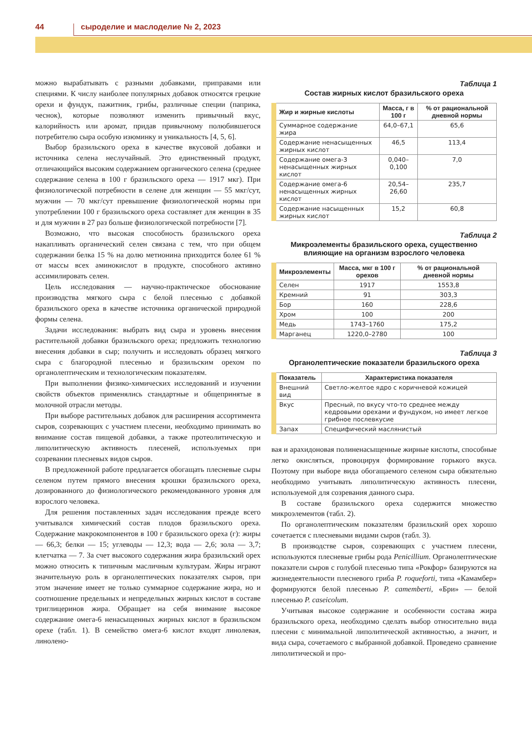44
сыроделие и маслоделие № 2, 2023
можно вырабатывать с разными добавками, приправами или специями. К числу наиболее популярных добавок относятся грецкие орехи и фундук, пажитник, грибы, различные специи (паприка, чеснок), которые позволяют изменить привычный вкус, калорийность или аромат, придав привычному полюбившегося потребителю сыра особую изюминку и уникальность [4, 5, 6].
Выбор бразильского ореха в качестве вкусовой добавки и источника селена неслучайный. Это единственный продукт, отличающийся высоким содержанием органического селена (среднее содержание селена в 100 г бразильского ореха — 1917 мкг). При физиологической потребности в селене для женщин — 55 мкг/сут, мужчин — 70 мкг/сут превышение физиологической нормы при употреблении 100 г бразильского ореха составляет для женщин в 35 и для мужчин в 27 раз больше физиологической потребности [7].
Возможно, что высокая способность бразильского ореха накапливать органический селен связана с тем, что при общем содержании белка 15 % на долю метионина приходится более 61 % от массы всех аминокислот в продукте, способного активно ассимилировать селен.
Цель исследования — научно-практическое обоснование производства мягкого сыра с белой плесенью с добавкой бразильского ореха в качестве источника органической природной формы селена.
Задачи исследования: выбрать вид сыра и уровень внесения растительной добавки бразильского ореха; предложить технологию внесения добавки в сыр; получить и исследовать образец мягкого сыра с благородной плесенью и бразильским орехом по органолептическим и технологическим показателям.
При выполнении физико-химических исследований и изучении свойств объектов применялись стандартные и общепринятые в молочной отрасли методы.
При выборе растительных добавок для расширения ассортимента сыров, созревающих с участием плесени, необходимо принимать во внимание состав пищевой добавки, а также протеолитическую и липолитическую активность плесеней, используемых при созревании плесневых видов сыров.
В предложенной работе предлагается обогащать плесневые сыры селеном путем прямого внесения крошки бразильского ореха, дозированного до физиологического рекомендованного уровня для взрослого человека.
Для решения поставленных задач исследования прежде всего учитывался химический состав плодов бразильского ореха. Содержание макрокомпонентов в 100 г бразильского ореха (г): жиры — 66,3; белки — 15; углеводы — 12,3; вода — 2,6; зола — 3,7; клетчатка — 7. За счет высокого содержания жира бразильский орех можно относить к типичным масличным культурам. Жиры играют значительную роль в органолептических показателях сыров, при этом значение имеет не только суммарное содержание жира, но и соотношение предельных и непредельных жирных кислот в составе триглицеринов жира. Обращает на себя внимание высокое содержание омега-6 ненасыщенных жирных кислот в бразильском орехе (табл. 1). В семейство омега-6 кислот входят линолевая, линолено-
Таблица 1
Состав жирных кислот бразильского ореха
| Жир и жирные кислоты | Масса, г в 100 г | % от рациональной дневной нормы |
| --- | --- | --- |
| Суммарное содержание жира | 64,0–67,1 | 65,6 |
| Содержание ненасыщенных жирных кислот | 46,5 | 113,4 |
| Содержание омега-3 ненасыщенных жирных кислот | 0,040–0,100 | 7,0 |
| Содержание омега-6 ненасыщенных жирных кислот | 20,54–26,60 | 235,7 |
| Содержание насыщенных жирных кислот | 15,2 | 60,8 |
Таблица 2
Микроэлементы бразильского ореха, существенно влияющие на организм взрослого человека
| Микроэлементы | Масса, мкг в 100 г орехов | % от рациональной дневной нормы |
| --- | --- | --- |
| Селен | 1917 | 1553,8 |
| Кремний | 91 | 303,3 |
| Бор | 160 | 228,6 |
| Хром | 100 | 200 |
| Медь | 1743–1760 | 175,2 |
| Марганец | 1220,0–2780 | 100 |
Таблица 3
Органолептические показатели бразильского ореха
| Показатель | Характеристика показателя |
| --- | --- |
| Внешний вид | Светло-желтое ядро с коричневой кожицей |
| Вкус | Пресный, по вкусу что-то среднее между кедровыми орехами и фундуком, но имеет легкое грибное послевкусие |
| Запах | Специфический маслянистый |
вая и арахидоновая полиненасыщенные жирные кислоты, способные легко окисляться, провоцируя формирование горького вкуса. Поэтому при выборе вида обогащаемого селеном сыра обязательно необходимо учитывать липолитическую активность плесени, используемой для созревания данного сыра.
В составе бразильского ореха содержится множество микроэлементов (табл. 2).
По органолептическим показателям бразильский орех хорошо сочетается с плесневыми видами сыров (табл. 3).
В производстве сыров, созревающих с участием плесени, используются плесневые грибы рода Penicillium. Органолептические показатели сыров с голубой плесенью типа «Рокфор» базируются на жизнедеятельности плесневого гриба P. roqueforti, типа «Камамбер» формируются белой плесенью P. camemberti, «Бри» — белой плесенью P. caseicolum.
Учитывая высокое содержание и особенности состава жира бразильского ореха, необходимо сделать выбор относительно вида плесени с минимальной липолитической активностью, а значит, и вида сыра, сочетаемого с выбранной добавкой. Проведено сравнение липолитической и про-